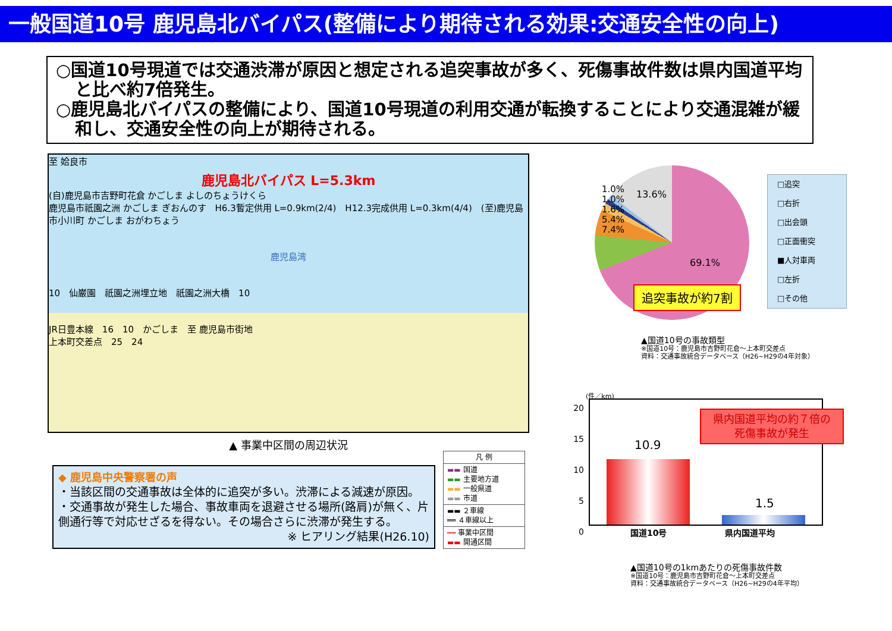一般国道10号 鹿児島北バイパス(整備により期待される効果:交通安全性の向上)
○国道10号現道では交通渋滞が原因と想定される追突事故が多く、死傷事故件数は県内国道平均と比べ約7倍発生。
○鹿児島北バイパスの整備により、国道10号現道の利用交通が転換することにより交通混雑が緩和し、交通安全性の向上が期待される。
至 姶良市
鹿児島北バイパス L=5.3km
(自)鹿児島市吉野町花倉 かごしま よしのちょうけくら
鹿児島市祇園之洲 かごしま ぎおんのす　H6.3暫定供用 L=0.9km(2/4)　H12.3完成供用 L=0.3km(4/4)　(至)鹿児島市小川町 かごしま おがわちょう
鹿児島湾
10　仙巌園　祇園之洲埋立地　祇園之洲大橋　10
JR日豊本線　16　10　かごしま　至 鹿児島市街地
上本町交差点　25　24
▲ 事業中区間の周辺状況
◆ 鹿児島中央警察署の声
・当該区間の交通事故は全体的に追突が多い。渋滞による減速が原因。
・交通事故が発生した場合、事故車両を退避させる場所(路肩)が無く、片側通行等で対応せざるを得ない。その場合さらに渋滞が発生する。
※ ヒアリング結果(H26.10)
凡 例
▬▬ 国道
▬▬ 主要地方道
▬▬ 一般県道
▬▬ 市道
▬▬ ２車線
══ ４車線以上
┅┅ 事業中区間
▬▬ 開通区間
1.0%
1.0%
1.6%
5.4%
7.4%
13.6%
69.1%
□追突
□右折
□出会頭
□正面衝突
■人対車両
□左折
□その他
追突事故が約7割
▲国道10号の事故類型
※国道10号：鹿児島市吉野町花倉～上本町交差点
資料：交通事故統合データベース（H26~H29の4年対象）
20
15
10
5
0
(件／km)
10.9
1.5
県内国道平均の約７倍の
死傷事故が発生
国道10号　　　　　　　県内国道平均
▲国道10号の1kmあたりの死傷事故件数
※国道10号：鹿児島市吉野町花倉～上本町交差点
資料：交通事故統合データベース（H26~H29の4年平均）